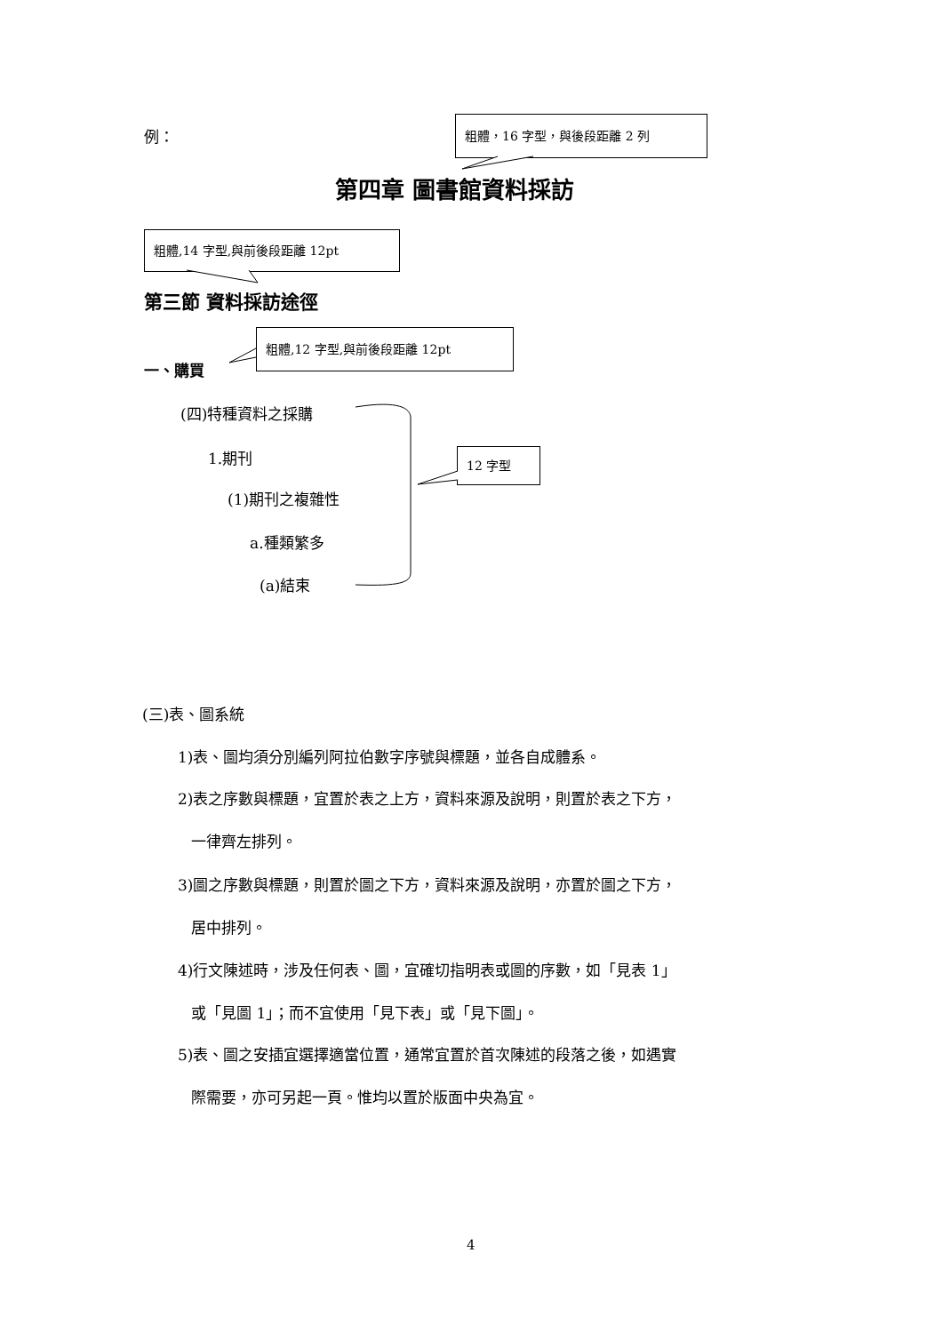例：
粗體，16 字型，與後段距離 2 列
第四章 圖書館資料採訪
粗體,14 字型,與前後段距離 12pt
第三節 資料採訪途徑
粗體,12 字型,與前後段距離 12pt
一、購買
(四)特種資料之採購
1.期刊 12 字型
(1)期刊之複雜性
a.種類繁多
(a)結束
(三)表、圖系統
1)表、圖均須分別編列阿拉伯數字序號與標題，並各自成體系。
2)表之序數與標題，宜置於表之上方，資料來源及說明，則置於表之下方，
一律齊左排列。
3)圖之序數與標題，則置於圖之下方，資料來源及說明，亦置於圖之下方，
居中排列。
4)行文陳述時，涉及任何表、圖，宜確切指明表或圖的序數，如「見表 1」
或「見圖 1」；而不宜使用「見下表」或「見下圖」。
5)表、圖之安插宜選擇適當位置，通常宜置於首次陳述的段落之後，如遇實
際需要，亦可另起一頁。惟均以置於版面中央為宜。
4